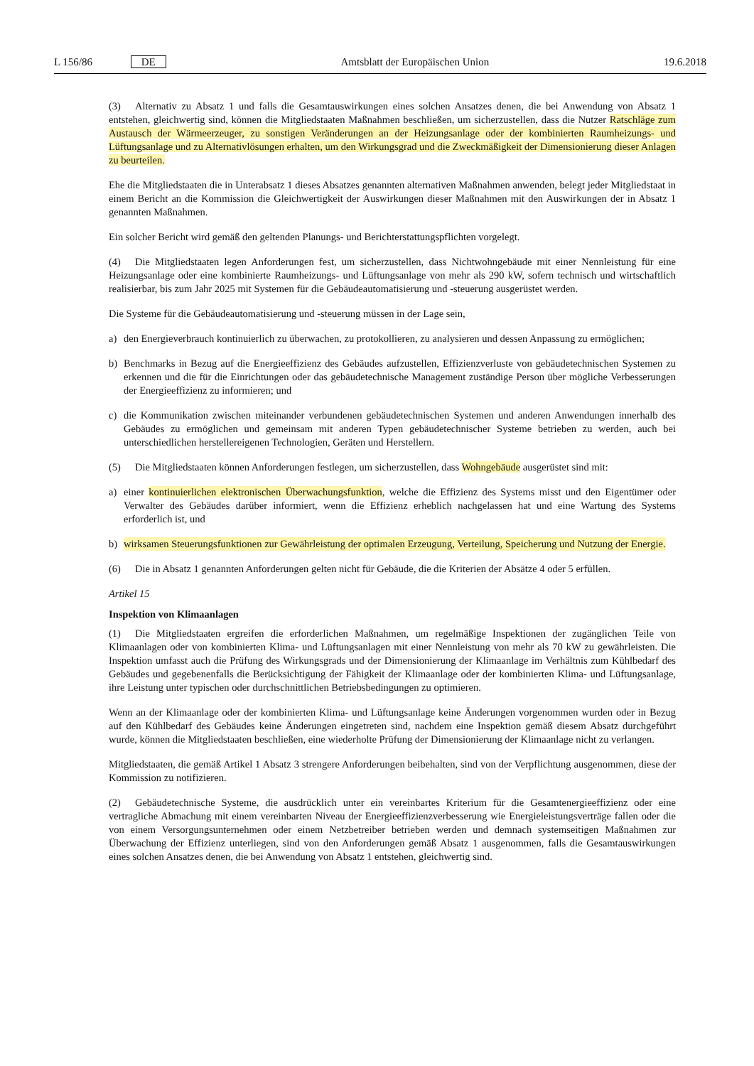L 156/86 DE Amtsblatt der Europäischen Union 19.6.2018
(3) Alternativ zu Absatz 1 und falls die Gesamtauswirkungen eines solchen Ansatzes denen, die bei Anwendung von Absatz 1 entstehen, gleichwertig sind, können die Mitgliedstaaten Maßnahmen beschließen, um sicherzustellen, dass die Nutzer Ratschläge zum Austausch der Wärmeerzeuger, zu sonstigen Veränderungen an der Heizungsanlage oder der kombinierten Raumheizungs- und Lüftungsanlage und zu Alternativlösungen erhalten, um den Wirkungsgrad und die Zweckmäßigkeit der Dimensionierung dieser Anlagen zu beurteilen.
Ehe die Mitgliedstaaten die in Unterabsatz 1 dieses Absatzes genannten alternativen Maßnahmen anwenden, belegt jeder Mitgliedstaat in einem Bericht an die Kommission die Gleichwertigkeit der Auswirkungen dieser Maßnahmen mit den Auswirkungen der in Absatz 1 genannten Maßnahmen.
Ein solcher Bericht wird gemäß den geltenden Planungs- und Berichterstattungspflichten vorgelegt.
(4) Die Mitgliedstaaten legen Anforderungen fest, um sicherzustellen, dass Nichtwohngebäude mit einer Nennleistung für eine Heizungsanlage oder eine kombinierte Raumheizungs- und Lüftungsanlage von mehr als 290 kW, sofern technisch und wirtschaftlich realisierbar, bis zum Jahr 2025 mit Systemen für die Gebäudeautomatisierung und -steuerung ausgerüstet werden.
Die Systeme für die Gebäudeautomatisierung und -steuerung müssen in der Lage sein,
a) den Energieverbrauch kontinuierlich zu überwachen, zu protokollieren, zu analysieren und dessen Anpassung zu ermöglichen;
b) Benchmarks in Bezug auf die Energieeffizienz des Gebäudes aufzustellen, Effizienzverluste von gebäudetechnischen Systemen zu erkennen und die für die Einrichtungen oder das gebäudetechnische Management zuständige Person über mögliche Verbesserungen der Energieeffizienz zu informieren; und
c) die Kommunikation zwischen miteinander verbundenen gebäudetechnischen Systemen und anderen Anwendungen innerhalb des Gebäudes zu ermöglichen und gemeinsam mit anderen Typen gebäudetechnischer Systeme betrieben zu werden, auch bei unterschiedlichen herstellereigenen Technologien, Geräten und Herstellern.
(5) Die Mitgliedstaaten können Anforderungen festlegen, um sicherzustellen, dass Wohngebäude ausgerüstet sind mit:
a) einer kontinuierlichen elektronischen Überwachungsfunktion, welche die Effizienz des Systems misst und den Eigentümer oder Verwalter des Gebäudes darüber informiert, wenn die Effizienz erheblich nachgelassen hat und eine Wartung des Systems erforderlich ist, und
b) wirksamen Steuerungsfunktionen zur Gewährleistung der optimalen Erzeugung, Verteilung, Speicherung und Nutzung der Energie.
(6) Die in Absatz 1 genannten Anforderungen gelten nicht für Gebäude, die die Kriterien der Absätze 4 oder 5 erfüllen.
Artikel 15
Inspektion von Klimaanlagen
(1) Die Mitgliedstaaten ergreifen die erforderlichen Maßnahmen, um regelmäßige Inspektionen der zugänglichen Teile von Klimaanlagen oder von kombinierten Klima- und Lüftungsanlagen mit einer Nennleistung von mehr als 70 kW zu gewährleisten. Die Inspektion umfasst auch die Prüfung des Wirkungsgrads und der Dimensionierung der Klimaanlage im Verhältnis zum Kühlbedarf des Gebäudes und gegebenenfalls die Berücksichtigung der Fähigkeit der Klimaanlage oder der kombinierten Klima- und Lüftungsanlage, ihre Leistung unter typischen oder durchschnittlichen Betriebsbedingungen zu optimieren.
Wenn an der Klimaanlage oder der kombinierten Klima- und Lüftungsanlage keine Änderungen vorgenommen wurden oder in Bezug auf den Kühlbedarf des Gebäudes keine Änderungen eingetreten sind, nachdem eine Inspektion gemäß diesem Absatz durchgeführt wurde, können die Mitgliedstaaten beschließen, eine wiederholte Prüfung der Dimensionierung der Klimaanlage nicht zu verlangen.
Mitgliedstaaten, die gemäß Artikel 1 Absatz 3 strengere Anforderungen beibehalten, sind von der Verpflichtung ausgenommen, diese der Kommission zu notifizieren.
(2) Gebäudetechnische Systeme, die ausdrücklich unter ein vereinbartes Kriterium für die Gesamtenergieeffizienz oder eine vertragliche Abmachung mit einem vereinbarten Niveau der Energieeffizienzverbesserung wie Energieleistungsverträge fallen oder die von einem Versorgungsunternehmen oder einem Netzbetreiber betrieben werden und demnach systemseitigen Maßnahmen zur Überwachung der Effizienz unterliegen, sind von den Anforderungen gemäß Absatz 1 ausgenommen, falls die Gesamtauswirkungen eines solchen Ansatzes denen, die bei Anwendung von Absatz 1 entstehen, gleichwertig sind.